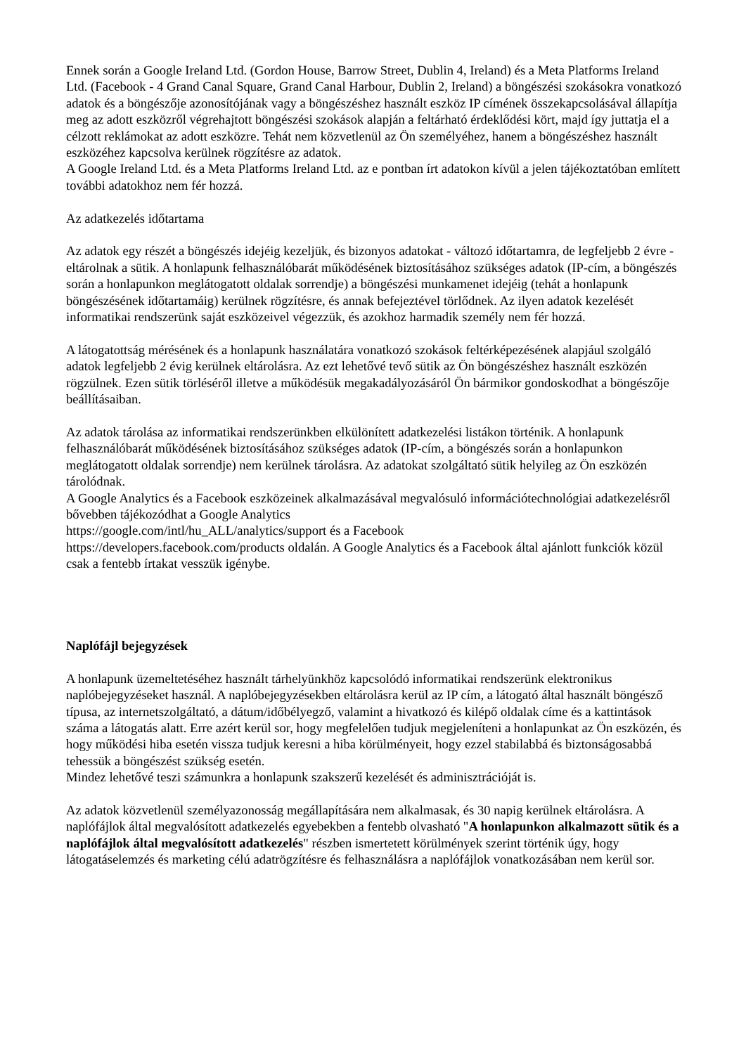Ennek során a Google Ireland Ltd. (Gordon House, Barrow Street, Dublin 4, Ireland) és a Meta Platforms Ireland Ltd. (Facebook - 4 Grand Canal Square, Grand Canal Harbour, Dublin 2, Ireland) a böngészési szokásokra vonatkozó adatok és a böngészője azonosítójának vagy a böngészéshez használt eszköz IP címének összekapcsolásával állapítja meg az adott eszközről végrehajtott böngészési szokások alapján a feltárható érdeklődési kört, majd így juttatja el a célzott reklámokat az adott eszközre. Tehát nem közvetlenül az Ön személyéhez, hanem a böngészéshez használt eszközéhez kapcsolva kerülnek rögzítésre az adatok.
A Google Ireland Ltd. és a Meta Platforms Ireland Ltd. az e pontban írt adatokon kívül a jelen tájékoztatóban említett további adatokhoz nem fér hozzá.
Az adatkezelés időtartama
Az adatok egy részét a böngészés idejéig kezeljük, és bizonyos adatokat - változó időtartamra, de legfeljebb 2 évre - eltárolnak a sütik. A honlapunk felhasználóbarát működésének biztosításához szükséges adatok (IP-cím, a böngészés során a honlapunkon meglátogatott oldalak sorrendje) a böngészési munkamenet idejéig (tehát a honlapunk böngészésének időtartamáig) kerülnek rögzítésre, és annak befejeztével törlődnek. Az ilyen adatok kezelését informatikai rendszerünk saját eszközeivel végezzük, és azokhoz harmadik személy nem fér hozzá.
A látogatottság mérésének és a honlapunk használatára vonatkozó szokások feltérképezésének alapjául szolgáló adatok legfeljebb 2 évig kerülnek eltárolásra. Az ezt lehetővé tevő sütik az Ön böngészéshez használt eszközén rögzülnek. Ezen sütik törléséről illetve a működésük megakadályozásáról Ön bármikor gondoskodhat a böngészője beállításaiban.
Az adatok tárolása az informatikai rendszerünkben elkülönített adatkezelési listákon történik. A honlapunk felhasználóbarát működésének biztosításához szükséges adatok (IP-cím, a böngészés során a honlapunkon meglátogatott oldalak sorrendje) nem kerülnek tárolásra. Az adatokat szolgáltató sütik helyileg az Ön eszközén tárolódnak.
A Google Analytics és a Facebook eszközeinek alkalmazásával megvalósuló információtechnológiai adatkezelésről bővebben tájékozódhat a Google Analytics
https://google.com/intl/hu_ALL/analytics/support és a Facebook
https://developers.facebook.com/products oldalán. A Google Analytics és a Facebook által ajánlott funkciók közül csak a fentebb írtakat vesszük igénybe.
Naplófájl bejegyzések
A honlapunk üzemeltetéséhez használt tárhelyünkhöz kapcsolódó informatikai rendszerünk elektronikus naplóbejegyzéseket használ. A naplóbejegyzésekben eltárolásra kerül az IP cím, a látogató által használt böngésző típusa, az internetszolgáltató, a dátum/időbélyegző, valamint a hivatkozó és kilépő oldalak címe és a kattintások száma a látogatás alatt. Erre azért kerül sor, hogy megfelelően tudjuk megjeleníteni a honlapunkat az Ön eszközén, és hogy működési hiba esetén vissza tudjuk keresni a hiba körülményeit, hogy ezzel stabilabbá és biztonságosabbá tehessük a böngészést szükség esetén.
Mindez lehetővé teszi számunkra a honlapunk szakszerű kezelését és adminisztrációját is.
Az adatok közvetlenül személyazonosság megállapítására nem alkalmasak, és 30 napig kerülnek eltárolásra. A naplófájlok által megvalósított adatkezelés egyebekben a fentebb olvasható "A honlapunkon alkalmazott sütik és a naplófájlok által megvalósított adatkezelés" részben ismertetett körülmények szerint történik úgy, hogy látogatáselemzés és marketing célú adatrögzítésre és felhasználásra a naplófájlok vonatkozásában nem kerül sor.